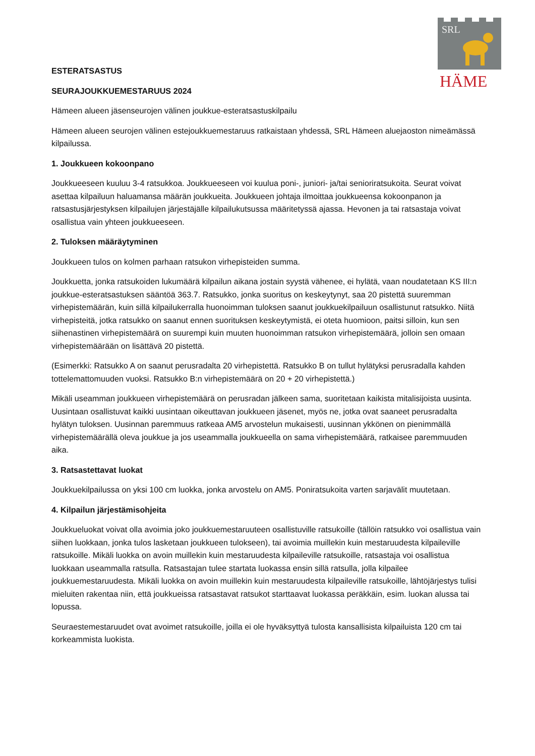SRL
HÄME
ESTERATSASTUS
SEURAJOUKKUEMESTARUUS 2024
Hämeen alueen jäsenseurojen välinen joukkue-esteratsastuskilpailu
Hämeen alueen seurojen välinen estejoukkuemestaruus ratkaistaan yhdessä, SRL Hämeen aluejaoston nimeämässä kilpailussa.
1. Joukkueen kokoonpano
Joukkueeseen kuuluu 3-4 ratsukkoa. Joukkueeseen voi kuulua poni-, juniori- ja/tai senioriratsukoita. Seurat voivat asettaa kilpailuun haluamansa määrän joukkueita. Joukkueen johtaja ilmoittaa joukkueensa kokoonpanon ja ratsastusjärjestyksen kilpailujen järjestäjälle kilpailukutsussa määritetyssä ajassa. Hevonen ja tai ratsastaja voivat osallistua vain yhteen joukkueeseen.
2. Tuloksen määräytyminen
Joukkueen tulos on kolmen parhaan ratsukon virhepisteiden summa.
Joukkuetta, jonka ratsukoiden lukumäärä kilpailun aikana jostain syystä vähenee, ei hylätä, vaan noudatetaan KS III:n joukkue-esteratsastuksen sääntöä 363.7. Ratsukko, jonka suoritus on keskeytynyt, saa 20 pistettä suuremman virhepistemäärän, kuin sillä kilpailukerralla huonoimman tuloksen saanut joukkuekilpailuun osallistunut ratsukko. Niitä virhepisteitä, jotka ratsukko on saanut ennen suorituksen keskeytymistä, ei oteta huomioon, paitsi silloin, kun sen siihenastinen virhepistemäärä on suurempi kuin muuten huonoimman ratsukon virhepistemäärä, jolloin sen omaan virhepistemäärään on lisättävä 20 pistettä.
(Esimerkki: Ratsukko A on saanut perusradalta 20 virhepistettä. Ratsukko B on tullut hylätyksi perusradalla kahden tottelemattomuuden vuoksi. Ratsukko B:n virhepistemäärä on 20 + 20 virhepistettä.)
Mikäli useamman joukkueen virhepistemäärä on perusradan jälkeen sama, suoritetaan kaikista mitalisijoista uusinta. Uusintaan osallistuvat kaikki uusintaan oikeuttavan joukkueen jäsenet, myös ne, jotka ovat saaneet perusradalta hylätyn tuloksen. Uusinnan paremmuus ratkeaa AM5 arvostelun mukaisesti, uusinnan ykkönen on pienimmällä virhepistemäärällä oleva joukkue ja jos useammalla joukkueella on sama virhepistemäärä, ratkaisee paremmuuden aika.
3. Ratsastettavat luokat
Joukkuekilpailussa on yksi 100 cm luokka, jonka arvostelu on AM5. Poniratsukoita varten sarjavälit muutetaan.
4. Kilpailun järjestämisohjeita
Joukkueluokat voivat olla avoimia joko joukkuemestaruuteen osallistuville ratsukoille (tällöin ratsukko voi osallistua vain siihen luokkaan, jonka tulos lasketaan joukkueen tulokseen), tai avoimia muillekin kuin mestaruudesta kilpaileville ratsukoille. Mikäli luokka on avoin muillekin kuin mestaruudesta kilpaileville ratsukoille, ratsastaja voi osallistua luokkaan useammalla ratsulla. Ratsastajan tulee startata luokassa ensin sillä ratsulla, jolla kilpailee joukkuemestaruudesta. Mikäli luokka on avoin muillekin kuin mestaruudesta kilpaileville ratsukoille, lähtöjärjestys tulisi mieluiten rakentaa niin, että joukkueissa ratsastavat ratsukot starttaavat luokassa peräkkäin, esim. luokan alussa tai lopussa.
Seuraestemestaruudet ovat avoimet ratsukoille, joilla ei ole hyväksyttyä tulosta kansallisista kilpailuista 120 cm tai korkeammista luokista.